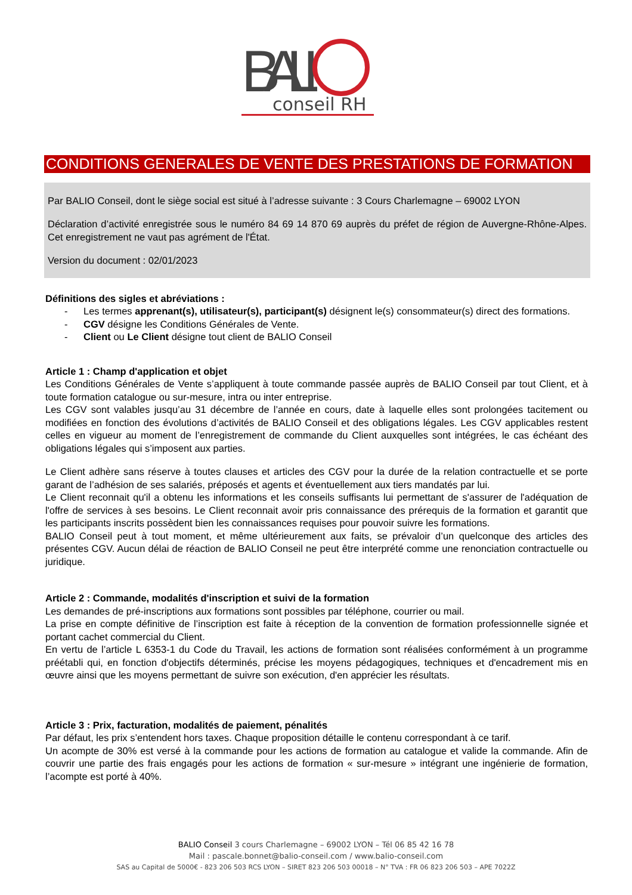BALI
conseil RH
CONDITIONS GENERALES DE VENTE DES PRESTATIONS DE FORMATION
Par BALIO Conseil, dont le siège social est situé à l’adresse suivante : 3 Cours Charlemagne – 69002 LYON
Déclaration d’activité enregistrée sous le numéro 84 69 14 870 69 auprès du préfet de région de Auvergne-Rhône-Alpes. Cet enregistrement ne vaut pas agrément de l'État.
Version du document : 02/01/2023
Définitions des sigles et abréviations :
- Les termes apprenant(s), utilisateur(s), participant(s) désignent le(s) consommateur(s) direct des formations.
- CGV désigne les Conditions Générales de Vente.
- Client ou Le Client désigne tout client de BALIO Conseil
Article 1 : Champ d'application et objet
Les Conditions Générales de Vente s’appliquent à toute commande passée auprès de BALIO Conseil par tout Client, et à toute formation catalogue ou sur-mesure, intra ou inter entreprise.
Les CGV sont valables jusqu’au 31 décembre de l’année en cours, date à laquelle elles sont prolongées tacitement ou modifiées en fonction des évolutions d’activités de BALIO Conseil et des obligations légales. Les CGV applicables restent celles en vigueur au moment de l’enregistrement de commande du Client auxquelles sont intégrées, le cas échéant des obligations légales qui s’imposent aux parties.
Le Client adhère sans réserve à toutes clauses et articles des CGV pour la durée de la relation contractuelle et se porte garant de l’adhésion de ses salariés, préposés et agents et éventuellement aux tiers mandatés par lui.
Le Client reconnait qu'il a obtenu les informations et les conseils suffisants lui permettant de s'assurer de l'adéquation de l'offre de services à ses besoins. Le Client reconnait avoir pris connaissance des prérequis de la formation et garantit que les participants inscrits possèdent bien les connaissances requises pour pouvoir suivre les formations.
BALIO Conseil peut à tout moment, et même ultérieurement aux faits, se prévaloir d’un quelconque des articles des présentes CGV. Aucun délai de réaction de BALIO Conseil ne peut être interprété comme une renonciation contractuelle ou juridique.
Article 2 : Commande, modalités d'inscription et suivi de la formation
Les demandes de pré-inscriptions aux formations sont possibles par téléphone, courrier ou mail.
La prise en compte définitive de l’inscription est faite à réception de la convention de formation professionnelle signée et portant cachet commercial du Client.
En vertu de l’article L 6353-1 du Code du Travail, les actions de formation sont réalisées conformément à un programme préétabli qui, en fonction d'objectifs déterminés, précise les moyens pédagogiques, techniques et d'encadrement mis en œuvre ainsi que les moyens permettant de suivre son exécution, d'en apprécier les résultats.
Article 3 : Prix, facturation, modalités de paiement, pénalités
Par défaut, les prix s’entendent hors taxes. Chaque proposition détaille le contenu correspondant à ce tarif.
Un acompte de 30% est versé à la commande pour les actions de formation au catalogue et valide la commande. Afin de couvrir une partie des frais engagés pour les actions de formation « sur-mesure » intégrant une ingénierie de formation, l’acompte est porté à 40%.
BALIO Conseil 3 cours Charlemagne – 69002 LYON – Tél 06 85 42 16 78
Mail : pascale.bonnet@balio-conseil.com / www.balio-conseil.com
SAS au Capital de 5000€ - 823 206 503 RCS LYON – SIRET 823 206 503 00018 – N° TVA : FR 06 823 206 503 – APE 7022Z